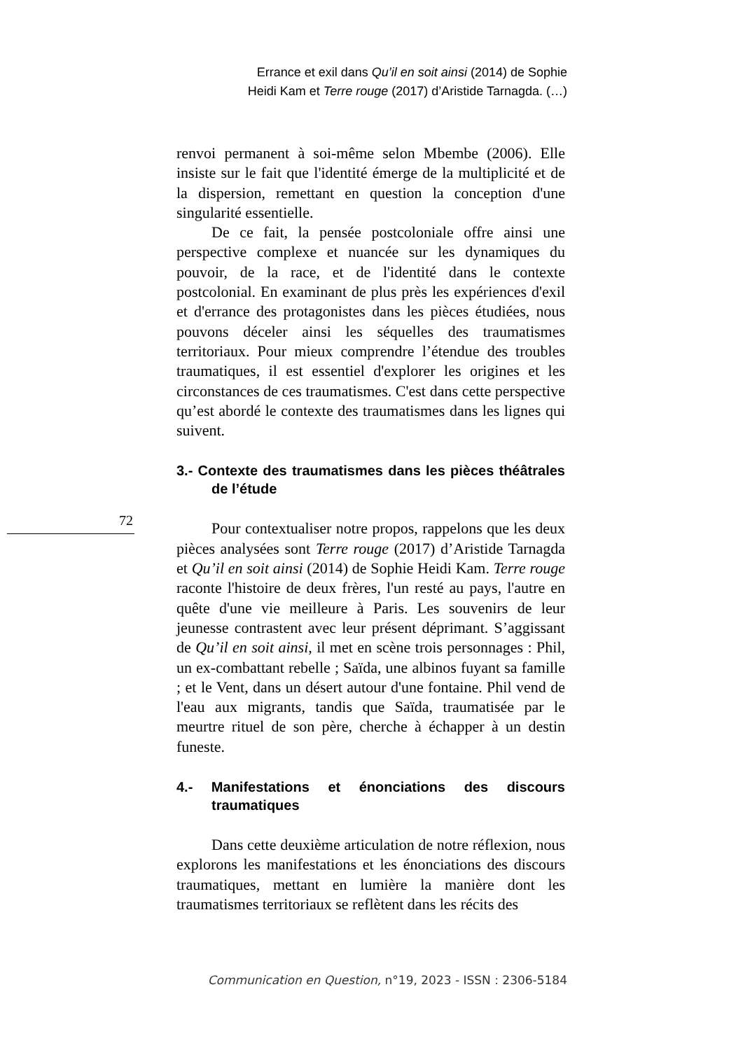Errance et exil dans Qu’il en soit ainsi (2014) de Sophie
Heidi Kam et Terre rouge (2017) d’Aristide Tarnagda. (…)
72
renvoi permanent à soi-même selon Mbembe (2006). Elle insiste sur le fait que l'identité émerge de la multiplicité et de la dispersion, remettant en question la conception d'une singularité essentielle.
De ce fait, la pensée postcoloniale offre ainsi une perspective complexe et nuancée sur les dynamiques du pouvoir, de la race, et de l'identité dans le contexte postcolonial. En examinant de plus près les expériences d'exil et d'errance des protagonistes dans les pièces étudiées, nous pouvons déceler ainsi les séquelles des traumatismes territoriaux. Pour mieux comprendre l’étendue des troubles traumatiques, il est essentiel d'explorer les origines et les circonstances de ces traumatismes. C'est dans cette perspective qu’est abordé le contexte des traumatismes dans les lignes qui suivent.
3.- Contexte des traumatismes dans les pièces théâtrales de l’étude
Pour contextualiser notre propos, rappelons que les deux pièces analysées sont Terre rouge (2017) d’Aristide Tarnagda et Qu’il en soit ainsi (2014) de Sophie Heidi Kam. Terre rouge raconte l'histoire de deux frères, l'un resté au pays, l'autre en quête d'une vie meilleure à Paris. Les souvenirs de leur jeunesse contrastent avec leur présent déprimant. S’aggissant de Qu’il en soit ainsi, il met en scène trois personnages : Phil, un ex-combattant rebelle ; Saïda, une albinos fuyant sa famille ; et le Vent, dans un désert autour d'une fontaine. Phil vend de l'eau aux migrants, tandis que Saïda, traumatisée par le meurtre rituel de son père, cherche à échapper à un destin funeste.
4.- Manifestations et énonciations des discours traumatiques
Dans cette deuxième articulation de notre réflexion, nous explorons les manifestations et les énonciations des discours traumatiques, mettant en lumière la manière dont les traumatismes territoriaux se reflètent dans les récits des
Communication en Question, n°19, 2023 - ISSN : 2306-5184